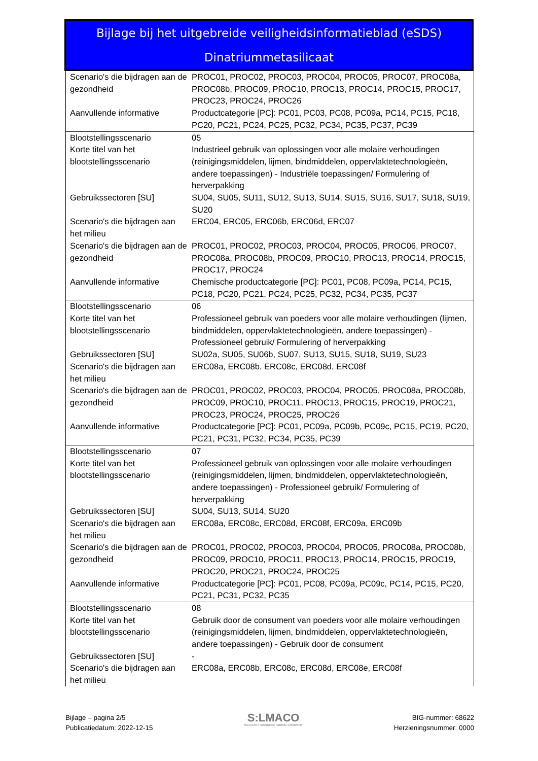Bijlage bij het uitgebreide veiligheidsinformatieblad (eSDS)
Dinatriummetasilicaat
| Scenario's die bijdragen aan de gezondheid | PROC01, PROC02, PROC03, PROC04, PROC05, PROC07, PROC08a, PROC08b, PROC09, PROC10, PROC13, PROC14, PROC15, PROC17, PROC23, PROC24, PROC26 |
| Aanvullende informative | Productcategorie [PC]: PC01, PC03, PC08, PC09a, PC14, PC15, PC18, PC20, PC21, PC24, PC25, PC32, PC34, PC35, PC37, PC39 |
| Blootstellingsscenario | 05 |
| Korte titel van het blootstellingsscenario | Industrieel gebruik van oplossingen voor alle molaire verhoudingen (reinigingsmiddelen, lijmen, bindmiddelen, oppervlaktetechnologieën, andere toepassingen) - Industriële toepassingen/ Formulering of herverpakking |
| Gebruikssectoren [SU] | SU04, SU05, SU11, SU12, SU13, SU14, SU15, SU16, SU17, SU18, SU19, SU20 |
| Scenario's die bijdragen aan het milieu | ERC04, ERC05, ERC06b, ERC06d, ERC07 |
| Scenario's die bijdragen aan de gezondheid | PROC01, PROC02, PROC03, PROC04, PROC05, PROC06, PROC07, PROC08a, PROC08b, PROC09, PROC10, PROC13, PROC14, PROC15, PROC17, PROC24 |
| Aanvullende informative | Chemische productcategorie [PC]: PC01, PC08, PC09a, PC14, PC15, PC18, PC20, PC21, PC24, PC25, PC32, PC34, PC35, PC37 |
| Blootstellingsscenario | 06 |
| Korte titel van het blootstellingsscenario | Professioneel gebruik van poeders voor alle molaire verhoudingen (lijmen, bindmiddelen, oppervlaktetechnologieën, andere toepassingen) - Professioneel gebruik/ Formulering of herverpakking |
| Gebruikssectoren [SU] | SU02a, SU05, SU06b, SU07, SU13, SU15, SU18, SU19, SU23 |
| Scenario's die bijdragen aan het milieu | ERC08a, ERC08b, ERC08c, ERC08d, ERC08f |
| Scenario's die bijdragen aan de gezondheid | PROC01, PROC02, PROC03, PROC04, PROC05, PROC08a, PROC08b, PROC09, PROC10, PROC11, PROC13, PROC15, PROC19, PROC21, PROC23, PROC24, PROC25, PROC26 |
| Aanvullende informative | Productcategorie [PC]: PC01, PC09a, PC09b, PC09c, PC15, PC19, PC20, PC21, PC31, PC32, PC34, PC35, PC39 |
| Blootstellingsscenario | 07 |
| Korte titel van het blootstellingsscenario | Professioneel gebruik van oplossingen voor alle molaire verhoudingen (reinigingsmiddelen, lijmen, bindmiddelen, oppervlaktetechnologieën, andere toepassingen) - Professioneel gebruik/ Formulering of herverpakking |
| Gebruikssectoren [SU] | SU04, SU13, SU14, SU20 |
| Scenario's die bijdragen aan het milieu | ERC08a, ERC08c, ERC08d, ERC08f, ERC09a, ERC09b |
| Scenario's die bijdragen aan de gezondheid | PROC01, PROC02, PROC03, PROC04, PROC05, PROC08a, PROC08b, PROC09, PROC10, PROC11, PROC13, PROC14, PROC15, PROC19, PROC20, PROC21, PROC24, PROC25 |
| Aanvullende informative | Productcategorie [PC]: PC01, PC08, PC09a, PC09c, PC14, PC15, PC20, PC21, PC31, PC32, PC35 |
| Blootstellingsscenario | 08 |
| Korte titel van het blootstellingsscenario | Gebruik door de consument van poeders voor alle molaire verhoudingen (reinigingsmiddelen, lijmen, bindmiddelen, oppervlaktetechnologieën, andere toepassingen) - Gebruik door de consument |
| Gebruikssectoren [SU] | - |
| Scenario's die bijdragen aan het milieu | ERC08a, ERC08b, ERC08c, ERC08d, ERC08e, ERC08f |
Bijlage – pagina 2/5
Publicatiedatum: 2022-12-15
S:LMACO
SILICATES MANUFACTURING COMPANY
BIG-nummer: 68622
Herzieningsnummer: 0000